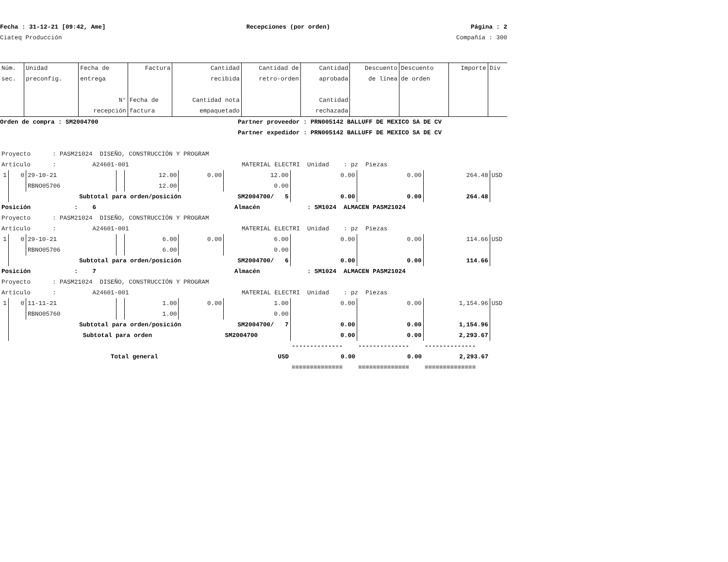Fecha : 31-12-21 [09:42, Ame] Recepciones (por orden) Página : 2
Ciateq Producción Compañía : 300
| Núm. sec. | Unidad preconfig. | Fecha de entrega N° recepción | Factura Fecha de factura | Cantidad recibida Cantidad nota empaquetado | Cantidad de retro-orden | Cantidad aprobada Cantidad rechazada | Descuento de línea | Descuento de orden | Importe | Div |
| --- | --- | --- | --- | --- | --- | --- | --- | --- | --- | --- |
Orden de compra : SM2004700 Partner proveedor : PRN005142 BALLUFF DE MEXICO SA DE CV
Partner expedidor : PRN005142 BALLUFF DE MEXICO SA DE CV
| Proyecto : PASM21024 DISEÑO, CONSTRUCCIÓN Y PROGRAM | | | | | | | | | | |
| Artículo : A24601-001 MATERIAL ELECTRI Unidad : pz Piezas | | | | | | | | | | |
| 1 | 0 | 29-10-21 | | 12.00 | 0.00 | 12.00 | 0.00 | 0.00 | 264.48 | USD |
| | | RBNO05706 | | 12.00 | | 0.00 | | | | |
| | Subtotal para orden/posición | | | | | SM2004700/ 5 | 0.00 | 0.00 | 264.48 | |
| Posición : 6 Almacén : SM1024 ALMACEN PASM21024 | | | | | | | | | | |
| Proyecto : PASM21024 DISEÑO, CONSTRUCCIÓN Y PROGRAM | | | | | | | | | | |
| Artículo : A24601-001 MATERIAL ELECTRI Unidad : pz Piezas | | | | | | | | | | |
| 1 | 0 | 29-10-21 | | 6.00 | 0.00 | 6.00 | 0.00 | 0.00 | 114.66 | USD |
| | | RBNO05706 | | 6.00 | | 0.00 | | | | |
| | Subtotal para orden/posición | | | | | SM2004700/ 6 | 0.00 | 0.00 | 114.66 | |
| Posición : 7 Almacén : SM1024 ALMACEN PASM21024 | | | | | | | | | | |
| Proyecto : PASM21024 DISEÑO, CONSTRUCCIÓN Y PROGRAM | | | | | | | | | | |
| Artículo : A24601-001 MATERIAL ELECTRI Unidad : pz Piezas | | | | | | | | | | |
| 1 | 0 | 11-11-21 | | 1.00 | 0.00 | 1.00 | 0.00 | 0.00 | 1,154.96 | USD |
| | | RBNO05760 | | 1.00 | | 0.00 | | | | |
| | Subtotal para orden/posición | | | | | SM2004700/ 7 | 0.00 | 0.00 | 1,154.96 | |
| | Subtotal para orden | | | | | SM2004700 | 0.00 | 0.00 | 2,293.67 | |
| | | | | | | | -------------- | -------------- | -------------- | |
| Total general | | | | | | USD | 0.00 | 0.00 | 2,293.67 | |
| | | | | | | | ============== | ============== | ============== | |